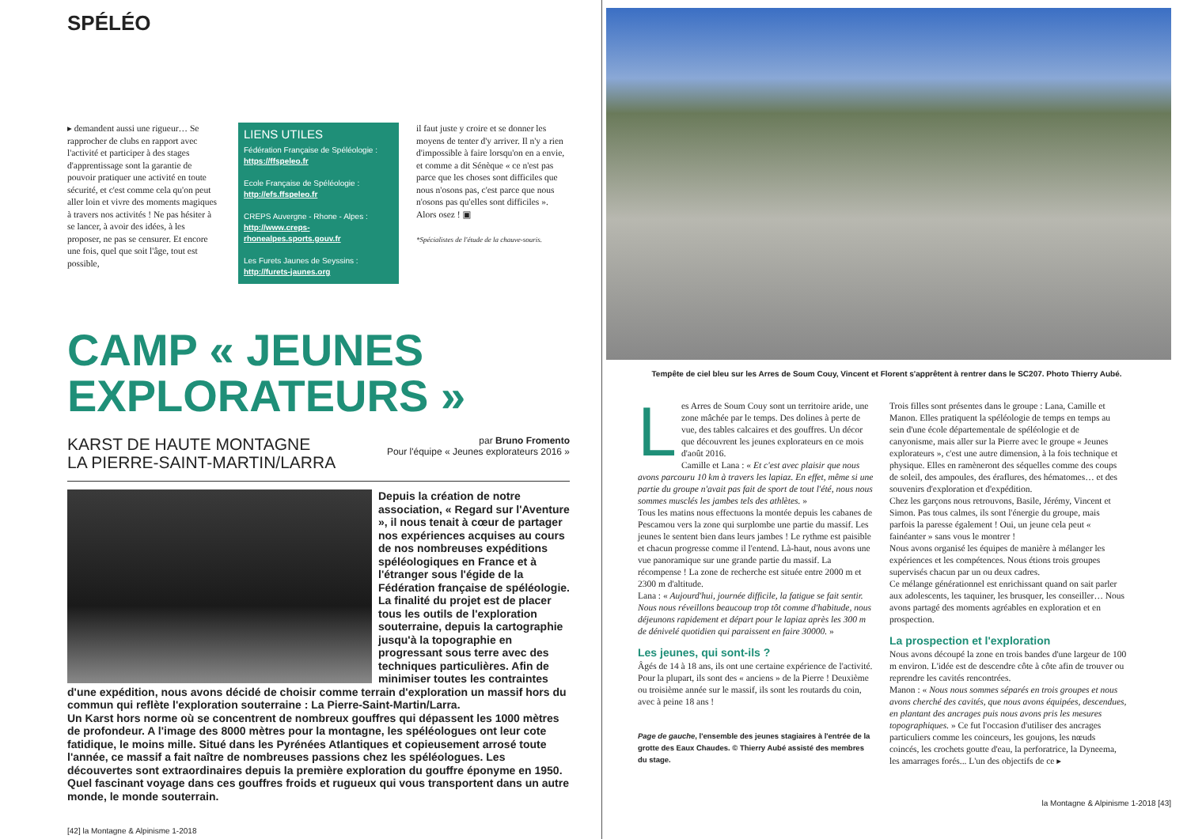SPÉLÉO
▸ demandent aussi une rigueur… Se rapprocher de clubs en rapport avec l'activité et participer à des stages d'apprentissage sont la garantie de pouvoir pratiquer une activité en toute sécurité, et c'est comme cela qu'on peut aller loin et vivre des moments magiques à travers nos activités ! Ne pas hésiter à se lancer, à avoir des idées, à les proposer, ne pas se censurer. Et encore une fois, quel que soit l'âge, tout est possible,
LIENS UTILES
Fédération Française de Spéléologie :
https://ffspeleo.fr
Ecole Française de Spéléologie :
http://efs.ffspeleo.fr
CREPS Auvergne - Rhone - Alpes :
http://www.creps-rhonealpes.sports.gouv.fr
Les Furets Jaunes de Seyssins :
http://furets-jaunes.org
il faut juste y croire et se donner les moyens de tenter d'y arriver. Il n'y a rien d'impossible à faire lorsqu'on en a envie, et comme a dit Sénèque « ce n'est pas parce que les choses sont difficiles que nous n'osons pas, c'est parce que nous n'osons pas qu'elles sont difficiles ». Alors osez ! ▣
*Spécialistes de l'étude de la chauve-souris.
CAMP « JEUNES EXPLORATEURS »
KARST DE HAUTE MONTAGNE
LA PIERRE-SAINT-MARTIN/LARRA
par Bruno Fromento
Pour l'équipe « Jeunes explorateurs 2016 »
Depuis la création de notre association, « Regard sur l'Aventure », il nous tenait à cœur de partager nos expériences acquises au cours de nos nombreuses expéditions spéléologiques en France et à l'étranger sous l'égide de la Fédération française de spéléologie. La finalité du projet est de placer tous les outils de l'exploration souterraine, depuis la cartographie jusqu'à la topographie en progressant sous terre avec des techniques particulières. Afin de minimiser toutes les contraintes d'une expédition, nous avons décidé de choisir comme terrain d'exploration un massif hors du commun qui reflète l'exploration souterraine : La Pierre-Saint-Martin/Larra.
Un Karst hors norme où se concentrent de nombreux gouffres qui dépassent les 1000 mètres de profondeur. A l'image des 8000 mètres pour la montagne, les spéléologues ont leur cote fatidique, le moins mille. Situé dans les Pyrénées Atlantiques et copieusement arrosé toute l'année, ce massif a fait naître de nombreuses passions chez les spéléologues. Les découvertes sont extraordinaires depuis la première exploration du gouffre éponyme en 1950. Quel fascinant voyage dans ces gouffres froids et rugueux qui vous transportent dans un autre monde, le monde souterrain.
[42] la Montagne & Alpinisme 1-2018
Tempête de ciel bleu sur les Arres de Soum Couy, Vincent et Florent s'apprêtent à rentrer dans le SC207. Photo Thierry Aubé.
Les Arres de Soum Couy sont un territoire aride, une zone mâchée par le temps. Des dolines à perte de vue, des tables calcaires et des gouffres. Un décor que découvrent les jeunes explorateurs en ce mois d'août 2016.
Camille et Lana : « Et c'est avec plaisir que nous avons parcouru 10 km à travers les lapiaz. En effet, même si une partie du groupe n'avait pas fait de sport de tout l'été, nous nous sommes musclés les jambes tels des athlètes. »
Tous les matins nous effectuons la montée depuis les cabanes de Pescamou vers la zone qui surplombe une partie du massif. Les jeunes le sentent bien dans leurs jambes ! Le rythme est paisible et chacun progresse comme il l'entend. Là-haut, nous avons une vue panoramique sur une grande partie du massif. La récompense ! La zone de recherche est située entre 2000 m et 2300 m d'altitude.
Lana : « Aujourd'hui, journée difficile, la fatigue se fait sentir. Nous nous réveillons beaucoup trop tôt comme d'habitude, nous déjeunons rapidement et départ pour le lapiaz après les 300 m de dénivelé quotidien qui paraissent en faire 30000. »
Les jeunes, qui sont-ils ?
Âgés de 14 à 18 ans, ils ont une certaine expérience de l'activité. Pour la plupart, ils sont des « anciens » de la Pierre ! Deuxième ou troisième année sur le massif, ils sont les routards du coin, avec à peine 18 ans !
Page de gauche, l'ensemble des jeunes stagiaires à l'entrée de la grotte des Eaux Chaudes. © Thierry Aubé assisté des membres du stage.
Trois filles sont présentes dans le groupe : Lana, Camille et Manon. Elles pratiquent la spéléologie de temps en temps au sein d'une école départementale de spéléologie et de canyonisme, mais aller sur la Pierre avec le groupe « Jeunes explorateurs », c'est une autre dimension, à la fois technique et physique. Elles en ramèneront des séquelles comme des coups de soleil, des ampoules, des éraflures, des hématomes… et des souvenirs d'exploration et d'expédition.
Chez les garçons nous retrouvons, Basile, Jérémy, Vincent et Simon. Pas tous calmes, ils sont l'énergie du groupe, mais parfois la paresse également ! Oui, un jeune cela peut « fainéanter » sans vous le montrer !
Nous avons organisé les équipes de manière à mélanger les expériences et les compétences. Nous étions trois groupes supervisés chacun par un ou deux cadres.
Ce mélange générationnel est enrichissant quand on sait parler aux adolescents, les taquiner, les brusquer, les conseiller… Nous avons partagé des moments agréables en exploration et en prospection.
La prospection et l'exploration
Nous avons découpé la zone en trois bandes d'une largeur de 100 m environ. L'idée est de descendre côte à côte afin de trouver ou reprendre les cavités rencontrées.
Manon : « Nous nous sommes séparés en trois groupes et nous avons cherché des cavités, que nous avons équipées, descendues, en plantant des ancrages puis nous avons pris les mesures topographiques. » Ce fut l'occasion d'utiliser des ancrages particuliers comme les coinceurs, les goujons, les nœuds coincés, les crochets goutte d'eau, la perforatrice, la Dyneema, les amarrages forés... L'un des objectifs de ce ▸
la Montagne & Alpinisme 1-2018 [43]